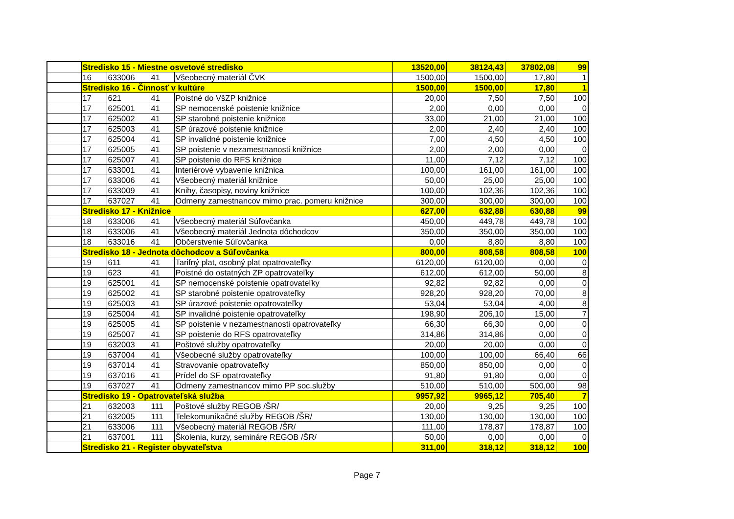| | Stredisko 15 - Miestne osvetové stredisko | | | | 13520,00 | 38124,43 | 37802,08 | 99 |
| | 16 | 633006 | 41 | Všeobecný materiál ČVK | 1500,00 | 1500,00 | 17,80 | 1 |
| | Stredisko 16 - Činnosť v kultúre | | | | 1500,00 | 1500,00 | 17,80 | 1 |
| | 17 | 621 | 41 | Poistné do VšZP knižnice | 20,00 | 7,50 | 7,50 | 100 |
| | 17 | 625001 | 41 | SP nemocenské poistenie knižnice | 2,00 | 0,00 | 0,00 | 0 |
| | 17 | 625002 | 41 | SP starobné poistenie knižnice | 33,00 | 21,00 | 21,00 | 100 |
| | 17 | 625003 | 41 | SP úrazové poistenie knižnice | 2,00 | 2,40 | 2,40 | 100 |
| | 17 | 625004 | 41 | SP invalidné poistenie knižnice | 7,00 | 4,50 | 4,50 | 100 |
| | 17 | 625005 | 41 | SP poistenie v nezamestnanosti knižnice | 2,00 | 2,00 | 0,00 | 0 |
| | 17 | 625007 | 41 | SP poistenie do RFS knižnice | 11,00 | 7,12 | 7,12 | 100 |
| | 17 | 633001 | 41 | Interiérové vybavenie knižnica | 100,00 | 161,00 | 161,00 | 100 |
| | 17 | 633006 | 41 | Všeobecný materiál knižnice | 50,00 | 25,00 | 25,00 | 100 |
| | 17 | 633009 | 41 | Knihy, časopisy, noviny knižnice | 100,00 | 102,36 | 102,36 | 100 |
| | 17 | 637027 | 41 | Odmeny zamestnancov mimo prac. pomeru knižnice | 300,00 | 300,00 | 300,00 | 100 |
| | Stredisko 17 - Knižnice | | | | 627,00 | 632,88 | 630,88 | 99 |
| | 18 | 633006 | 41 | Všeobecný materiál Súľovčanka | 450,00 | 449,78 | 449,78 | 100 |
| | 18 | 633006 | 41 | Všeobecný materiál Jednota dôchodcov | 350,00 | 350,00 | 350,00 | 100 |
| | 18 | 633016 | 41 | Občerstvenie Súľovčanka | 0,00 | 8,80 | 8,80 | 100 |
| | Stredisko 18 - Jednota dôchodcov a Súľovčanka | | | | 800,00 | 808,58 | 808,58 | 100 |
| | 19 | 611 | 41 | Tarifný plat, osobný plat opatrovateľky | 6120,00 | 6120,00 | 0,00 | 0 |
| | 19 | 623 | 41 | Poistné do ostatných ZP opatrovateľky | 612,00 | 612,00 | 50,00 | 8 |
| | 19 | 625001 | 41 | SP nemocenské poistenie opatrovateľky | 92,82 | 92,82 | 0,00 | 0 |
| | 19 | 625002 | 41 | SP starobné poistenie opatrovateľky | 928,20 | 928,20 | 70,00 | 8 |
| | 19 | 625003 | 41 | SP úrazové poistenie opatrovateľky | 53,04 | 53,04 | 4,00 | 8 |
| | 19 | 625004 | 41 | SP invalidné poistenie opatrovateľky | 198,90 | 206,10 | 15,00 | 7 |
| | 19 | 625005 | 41 | SP poistenie v nezamestnanosti opatrovateľky | 66,30 | 66,30 | 0,00 | 0 |
| | 19 | 625007 | 41 | SP poistenie do RFS opatrovateľky | 314,86 | 314,86 | 0,00 | 0 |
| | 19 | 632003 | 41 | Poštové služby opatrovateľky | 20,00 | 20,00 | 0,00 | 0 |
| | 19 | 637004 | 41 | Všeobecné služby opatrovateľky | 100,00 | 100,00 | 66,40 | 66 |
| | 19 | 637014 | 41 | Stravovanie opatrovateľky | 850,00 | 850,00 | 0,00 | 0 |
| | 19 | 637016 | 41 | Prídel do SF opatrovateľky | 91,80 | 91,80 | 0,00 | 0 |
| | 19 | 637027 | 41 | Odmeny zamestnancov mimo PP soc.služby | 510,00 | 510,00 | 500,00 | 98 |
| | Stredisko 19 - Opatrovateľská služba | | | | 9957,92 | 9965,12 | 705,40 | 7 |
| | 21 | 632003 | 111 | Poštové služby REGOB /ŠR/ | 20,00 | 9,25 | 9,25 | 100 |
| | 21 | 632005 | 111 | Telekomunikačné služby REGOB /ŠR/ | 130,00 | 130,00 | 130,00 | 100 |
| | 21 | 633006 | 111 | Všeobecný materiál REGOB /ŠR/ | 111,00 | 178,87 | 178,87 | 100 |
| | 21 | 637001 | 111 | Školenia, kurzy, semináre REGOB /ŠR/ | 50,00 | 0,00 | 0,00 | 0 |
| | Stredisko 21 - Register obyvateľstva | | | | 311,00 | 318,12 | 318,12 | 100 |
Page 7